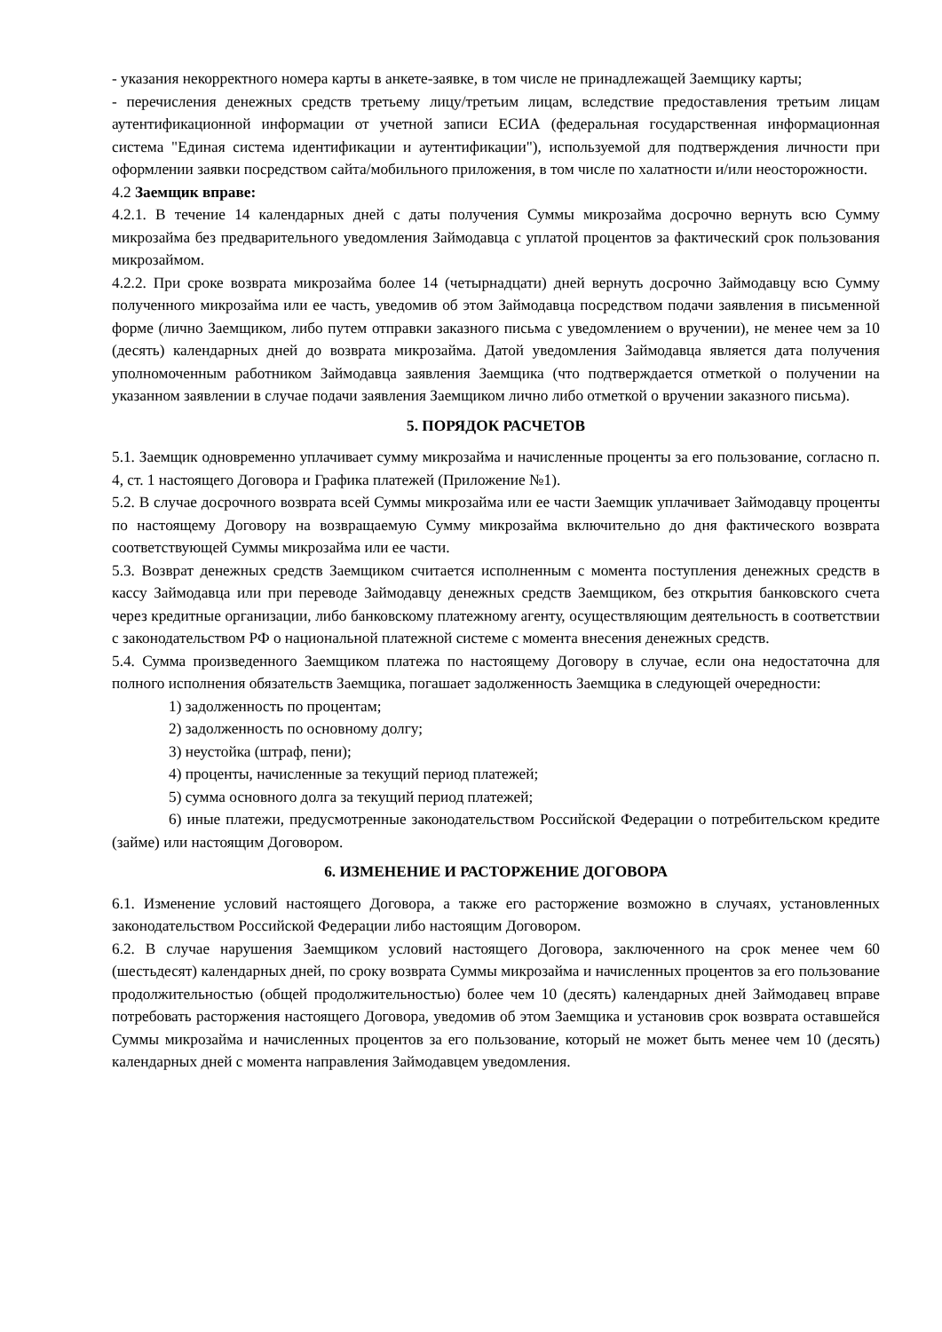- указания некорректного номера карты в анкете-заявке, в том числе не принадлежащей Заемщику карты;
- перечисления денежных средств третьему лицу/третьим лицам, вследствие предоставления третьим лицам аутентификационной информации от учетной записи ЕСИА (федеральная государственная информационная система "Единая система идентификации и аутентификации"), используемой для подтверждения личности при оформлении заявки посредством сайта/мобильного приложения, в том числе по халатности и/или неосторожности.
4.2 Заемщик вправе:
4.2.1. В течение 14 календарных дней с даты получения Суммы микрозайма досрочно вернуть всю Сумму микрозайма без предварительного уведомления Займодавца с уплатой процентов за фактический срок пользования микрозаймом.
4.2.2. При сроке возврата микрозайма более 14 (четырнадцати) дней вернуть досрочно Займодавцу всю Сумму полученного микрозайма или ее часть, уведомив об этом Займодавца посредством подачи заявления в письменной форме (лично Заемщиком, либо путем отправки заказного письма с уведомлением о вручении), не менее чем за 10 (десять) календарных дней до возврата микрозайма. Датой уведомления Займодавца является дата получения уполномоченным работником Займодавца заявления Заемщика (что подтверждается отметкой о получении на указанном заявлении в случае подачи заявления Заемщиком лично либо отметкой о вручении заказного письма).
5. ПОРЯДОК РАСЧЕТОВ
5.1. Заемщик одновременно уплачивает сумму микрозайма и начисленные проценты за его пользование, согласно п. 4, ст. 1 настоящего Договора и Графика платежей (Приложение №1).
5.2. В случае досрочного возврата всей Суммы микрозайма или ее части Заемщик уплачивает Займодавцу проценты по настоящему Договору на возвращаемую Сумму микрозайма включительно до дня фактического возврата соответствующей Суммы микрозайма или ее части.
5.3. Возврат денежных средств Заемщиком считается исполненным с момента поступления денежных средств в кассу Займодавца или при переводе Займодавцу денежных средств Заемщиком, без открытия банковского счета через кредитные организации, либо банковскому платежному агенту, осуществляющим деятельность в соответствии с законодательством РФ о национальной платежной системе с момента внесения денежных средств.
5.4. Сумма произведенного Заемщиком платежа по настоящему Договору в случае, если она недостаточна для полного исполнения обязательств Заемщика, погашает задолженность Заемщика в следующей очередности:
1) задолженность по процентам;
2) задолженность по основному долгу;
3) неустойка (штраф, пени);
4) проценты, начисленные за текущий период платежей;
5) сумма основного долга за текущий период платежей;
6) иные платежи, предусмотренные законодательством Российской Федерации о потребительском кредите (займе) или настоящим Договором.
6. ИЗМЕНЕНИЕ И РАСТОРЖЕНИЕ ДОГОВОРА
6.1. Изменение условий настоящего Договора, а также его расторжение возможно в случаях, установленных законодательством Российской Федерации либо настоящим Договором.
6.2. В случае нарушения Заемщиком условий настоящего Договора, заключенного на срок менее чем 60 (шестьдесят) календарных дней, по сроку возврата Суммы микрозайма и начисленных процентов за его пользование продолжительностью (общей продолжительностью) более чем 10 (десять) календарных дней Займодавец вправе потребовать расторжения настоящего Договора, уведомив об этом Заемщика и установив срок возврата оставшейся Суммы микрозайма и начисленных процентов за его пользование, который не может быть менее чем 10 (десять) календарных дней с момента направления Займодавцем уведомления.